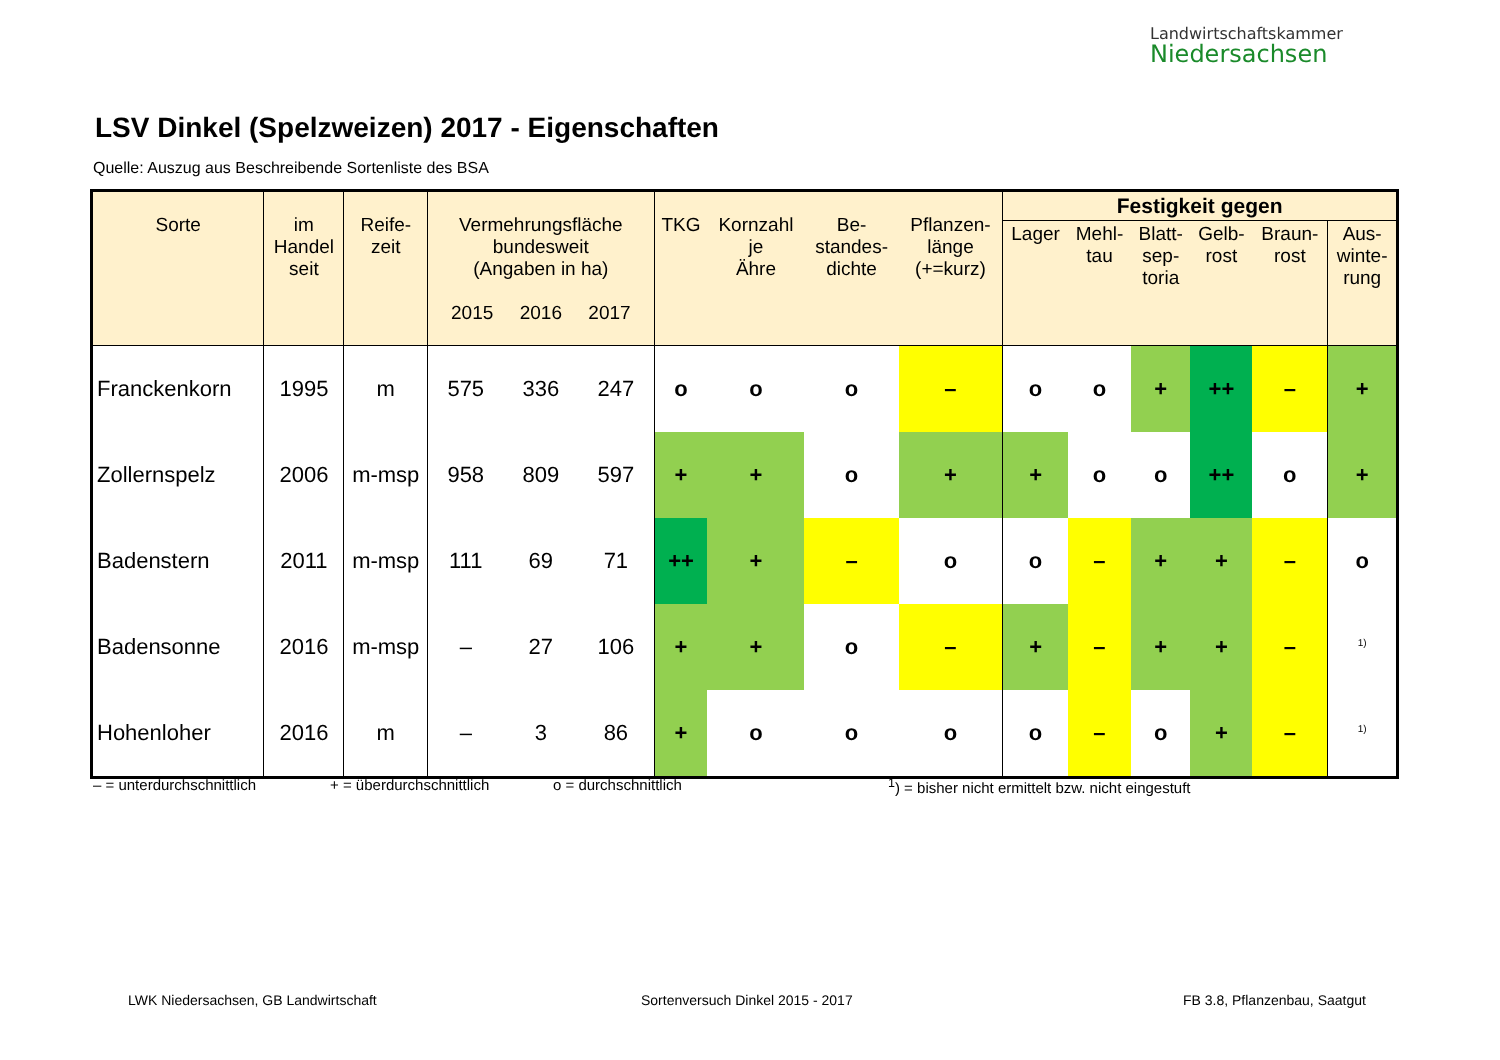Landwirtschaftskammer
Niedersachsen
LSV Dinkel (Spelzweizen) 2017 - Eigenschaften
Quelle: Auszug aus Beschreibende Sortenliste des BSA
| Sorte | im Handel seit | Reife- zeit | Vermehrungsfläche bundesweit (Angaben in ha) 2015 2016 2017 | | | TKG | Kornzahl je Ähre | Be- standes- dichte | Pflanzen- länge (+=kurz) | Festigkeit gegen | | | | | |
| --- | --- | --- | --- | --- | --- | --- | --- | --- | --- | --- | --- | --- | --- | --- | --- |
| | | | | | | | | | | Lager | Mehl- tau | Blatt- sep- toria | Gelb- rost | Braun- rost | Aus- winte- rung |
| Franckenkorn | 1995 | m | 575 | 336 | 247 | o | o | o | – | o | o | + | ++ | – | + |
| Zollernspelz | 2006 | m-msp | 958 | 809 | 597 | + | + | o | + | + | o | o | ++ | o | + |
| Badenstern | 2011 | m-msp | 111 | 69 | 71 | ++ | + | – | o | o | – | + | + | – | o |
| Badensonne | 2016 | m-msp | – | 27 | 106 | + | + | o | – | + | – | + | + | – | <sup>1)</sup> |
| Hohenloher | 2016 | m | – | 3 | 86 | + | o | o | o | o | – | o | + | – | <sup>1)</sup> |
– = unterdurchschnittlich + = überdurchschnittlich o = durchschnittlich
<sup>1</sup>) = bisher nicht ermittelt bzw. nicht eingestuft
LWK Niedersachsen, GB Landwirtschaft
Sortenversuch Dinkel 2015 - 2017
FB 3.8, Pflanzenbau, Saatgut